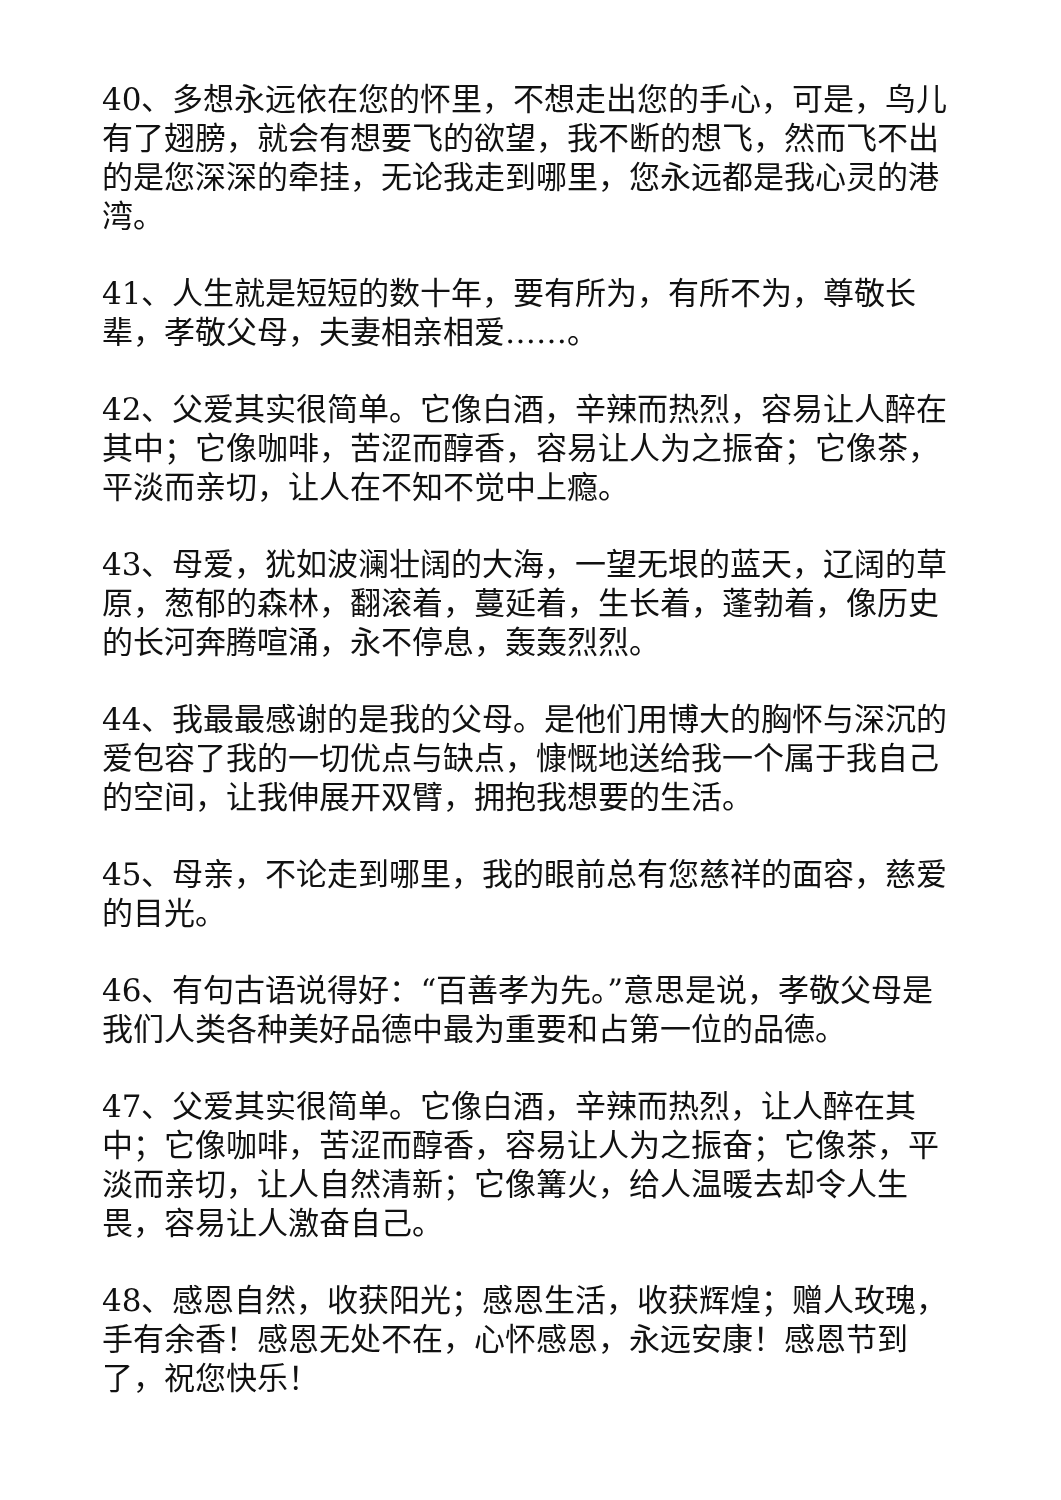40、多想永远依在您的怀里，不想走出您的手心，可是，鸟儿有了翅膀，就会有想要飞的欲望，我不断的想飞，然而飞不出的是您深深的牵挂，无论我走到哪里，您永远都是我心灵的港湾。
41、人生就是短短的数十年，要有所为，有所不为，尊敬长辈，孝敬父母，夫妻相亲相爱……。
42、父爱其实很简单。它像白酒，辛辣而热烈，容易让人醉在其中；它像咖啡，苦涩而醇香，容易让人为之振奋；它像茶，平淡而亲切，让人在不知不觉中上瘾。
43、母爱，犹如波澜壮阔的大海，一望无垠的蓝天，辽阔的草原，葱郁的森林，翻滚着，蔓延着，生长着，蓬勃着，像历史的长河奔腾喧涌，永不停息，轰轰烈烈。
44、我最最感谢的是我的父母。是他们用博大的胸怀与深沉的爱包容了我的一切优点与缺点，慷慨地送给我一个属于我自己的空间，让我伸展开双臂，拥抱我想要的生活。
45、母亲，不论走到哪里，我的眼前总有您慈祥的面容，慈爱的目光。
46、有句古语说得好：“百善孝为先。”意思是说，孝敬父母是我们人类各种美好品德中最为重要和占第一位的品德。
47、父爱其实很简单。它像白酒，辛辣而热烈，让人醉在其中；它像咖啡，苦涩而醇香，容易让人为之振奋；它像茶，平淡而亲切，让人自然清新；它像篝火，给人温暖去却令人生畏，容易让人激奋自己。
48、感恩自然，收获阳光；感恩生活，收获辉煌；赠人玫瑰，手有余香！感恩无处不在，心怀感恩，永远安康！感恩节到了，祝您快乐！